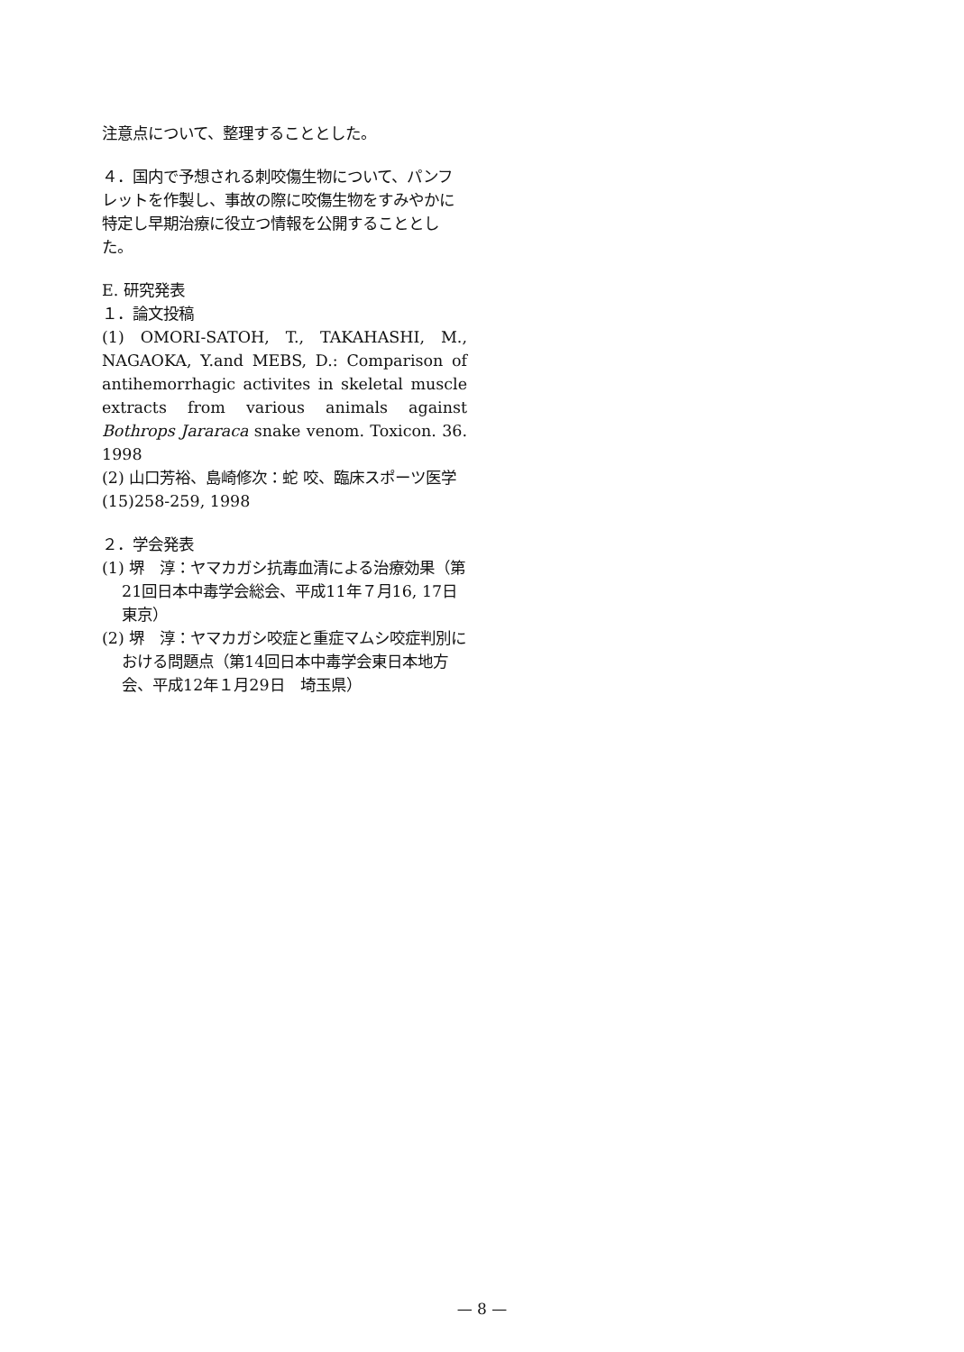注意点について、整理することとした。
４．国内で予想される刺咬傷生物について、パンフレットを作製し、事故の際に咬傷生物をすみやかに特定し早期治療に役立つ情報を公開することとした。
E. 研究発表
１．論文投稿
(1) OMORI-SATOH, T., TAKAHASHI, M., NAGAOKA, Y.and MEBS, D.: Comparison of antihemorrhagic activites in skeletal muscle extracts from various animals against Bothrops Jararaca snake venom. Toxicon. 36. 1998
(2) 山口芳裕、島崎修次：蛇 咬、臨床スポーツ医学(15)258-259, 1998
２．学会発表
(1) 堺　淳：ヤマカガシ抗毒血清による治療効果（第21回日本中毒学会総会、平成11年７月16, 17日　東京）
(2) 堺　淳：ヤマカガシ咬症と重症マムシ咬症判別における問題点（第14回日本中毒学会東日本地方会、平成12年１月29日　埼玉県）
— 8 —